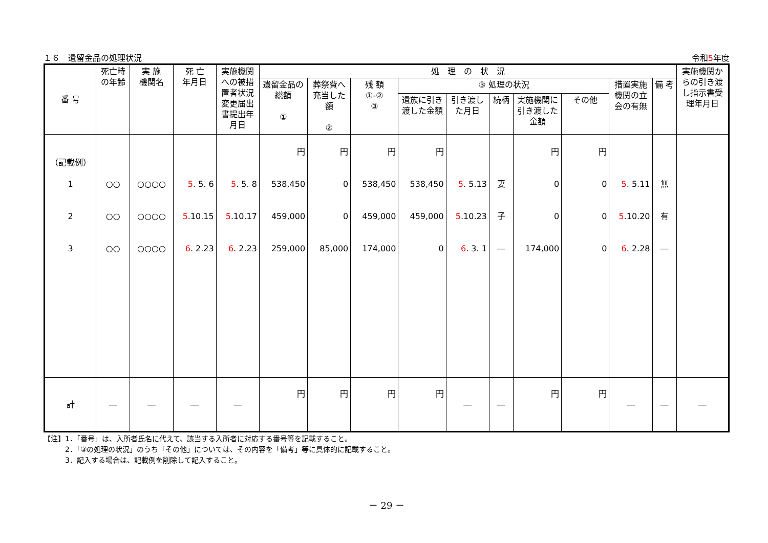１６　遺留金品の処理状況 令和5年度
| 番 号 | 死亡時の年齢 | 実 施 機関名 | 死 亡 年月日 | 実施機関への被措置者状況変更届出書提出年月日 | 処 理 の 状 況 | | | | | | | | | | 実施機関からの引き渡し指示書受理年月日 |
| --- | --- | --- | --- | --- | --- | --- | --- | --- | --- | --- | --- | --- | --- | --- | --- |
| | | | | | 遺留金品の総額 ① | 葬祭費へ充当した額 ② | 残 額 ①-② ③ | ③ 処理の状況 | | | | | 措置実施機関の立会の有無 | 備 考 | |
| | | | | | | | | 遺族に引き渡した金額 | 引き渡した月日 | 続柄 | 実施機関に引き渡した金額 | その他 | | | |
| （記載例） 1 2 3 | ○○ ○○ ○○ | ○○○○ ○○○○ ○○○○ | 5 . 5. 6 5 .10.15 6 . 2.23 | 5 . 5. 8 5 .10.17 6 . 2.23 | 円 538,450 459,000 259,000 | 円 0 0 85,000 | 円 538,450 459,000 174,000 | 円 538,450 459,000 0 | 5 . 5.13 5 .10.23 6 . 3. 1 | 妻 子 ― | 円 0 0 174,000 | 円 0 0 0 | 5 . 5.11 5 .10.20 6 . 2.28 | 無 有 ― | |
| 計 | ― | ― | ― | ― | 円 | 円 | 円 | 円 | ― | ― | 円 | 円 | ― | ― | ― |
【注】1．「番号」は、入所者氏名に代えて、該当する入所者に対応する番号等を記載すること。
　　　2．「③の処理の状況」のうち「その他」については、その内容を「備考」等に具体的に記載すること。
　　　3．記入する場合は、記載例を削除して記入すること。
－ 29 －